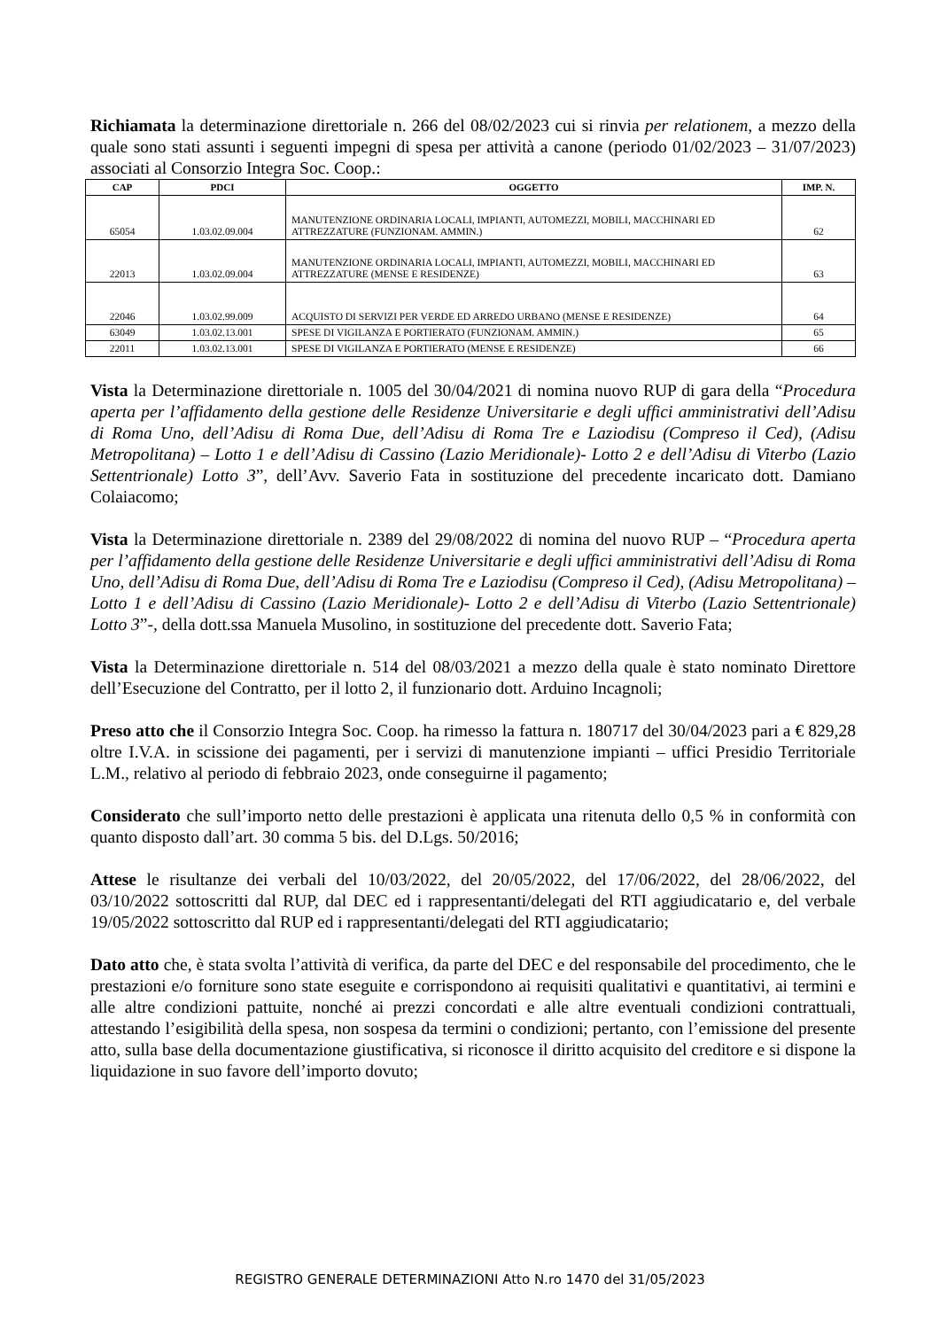Richiamata la determinazione direttoriale n. 266 del 08/02/2023 cui si rinvia per relationem, a mezzo della quale sono stati assunti i seguenti impegni di spesa per attività a canone (periodo 01/02/2023 – 31/07/2023) associati al Consorzio Integra Soc. Coop.:
| CAP | PDCI | OGGETTO | IMP. N. |
| --- | --- | --- | --- |
| 65054 | 1.03.02.09.004 | MANUTENZIONE ORDINARIA LOCALI, IMPIANTI, AUTOMEZZI, MOBILI, MACCHINARI ED ATTREZZATURE (FUNZIONAM. AMMIN.) | 62 |
| 22013 | 1.03.02.09.004 | MANUTENZIONE ORDINARIA LOCALI, IMPIANTI, AUTOMEZZI, MOBILI, MACCHINARI ED ATTREZZATURE (MENSE E RESIDENZE) | 63 |
| 22046 | 1.03.02.99.009 | ACQUISTO DI SERVIZI PER VERDE ED ARREDO URBANO (MENSE E RESIDENZE) | 64 |
| 63049 | 1.03.02.13.001 | SPESE DI VIGILANZA E PORTIERATO (FUNZIONAM. AMMIN.) | 65 |
| 22011 | 1.03.02.13.001 | SPESE DI VIGILANZA E PORTIERATO (MENSE E RESIDENZE) | 66 |
Vista la Determinazione direttoriale n. 1005 del 30/04/2021 di nomina nuovo RUP di gara della “Procedura aperta per l’affidamento della gestione delle Residenze Universitarie e degli uffici amministrativi dell’Adisu di Roma Uno, dell’Adisu di Roma Due, dell’Adisu di Roma Tre e Laziodisu (Compreso il Ced), (Adisu Metropolitana) – Lotto 1 e dell’Adisu di Cassino (Lazio Meridionale)- Lotto 2 e dell’Adisu di Viterbo (Lazio Settentrionale) Lotto 3”, dell’Avv. Saverio Fata in sostituzione del precedente incaricato dott. Damiano Colaiacomo;
Vista la Determinazione direttoriale n. 2389 del 29/08/2022 di nomina del nuovo RUP – “Procedura aperta per l’affidamento della gestione delle Residenze Universitarie e degli uffici amministrativi dell’Adisu di Roma Uno, dell’Adisu di Roma Due, dell’Adisu di Roma Tre e Laziodisu (Compreso il Ced), (Adisu Metropolitana) – Lotto 1 e dell’Adisu di Cassino (Lazio Meridionale)- Lotto 2 e dell’Adisu di Viterbo (Lazio Settentrionale) Lotto 3”-, della dott.ssa Manuela Musolino, in sostituzione del precedente dott. Saverio Fata;
Vista la Determinazione direttoriale n. 514 del 08/03/2021 a mezzo della quale è stato nominato Direttore dell’Esecuzione del Contratto, per il lotto 2, il funzionario dott. Arduino Incagnoli;
Preso atto che il Consorzio Integra Soc. Coop. ha rimesso la fattura n. 180717 del 30/04/2023 pari a € 829,28 oltre I.V.A. in scissione dei pagamenti, per i servizi di manutenzione impianti – uffici Presidio Territoriale L.M., relativo al periodo di febbraio 2023, onde conseguirne il pagamento;
Considerato che sull’importo netto delle prestazioni è applicata una ritenuta dello 0,5 % in conformità con quanto disposto dall’art. 30 comma 5 bis. del D.Lgs. 50/2016;
Attese le risultanze dei verbali del 10/03/2022, del 20/05/2022, del 17/06/2022, del 28/06/2022, del 03/10/2022 sottoscritti dal RUP, dal DEC ed i rappresentanti/delegati del RTI aggiudicatario e, del verbale 19/05/2022 sottoscritto dal RUP ed i rappresentanti/delegati del RTI aggiudicatario;
Dato atto che, è stata svolta l’attività di verifica, da parte del DEC e del responsabile del procedimento, che le prestazioni e/o forniture sono state eseguite e corrispondono ai requisiti qualitativi e quantitativi, ai termini e alle altre condizioni pattuite, nonché ai prezzi concordati e alle altre eventuali condizioni contrattuali, attestando l’esigibilità della spesa, non sospesa da termini o condizioni; pertanto, con l’emissione del presente atto, sulla base della documentazione giustificativa, si riconosce il diritto acquisito del creditore e si dispone la liquidazione in suo favore dell’importo dovuto;
REGISTRO GENERALE DETERMINAZIONI Atto N.ro 1470 del 31/05/2023